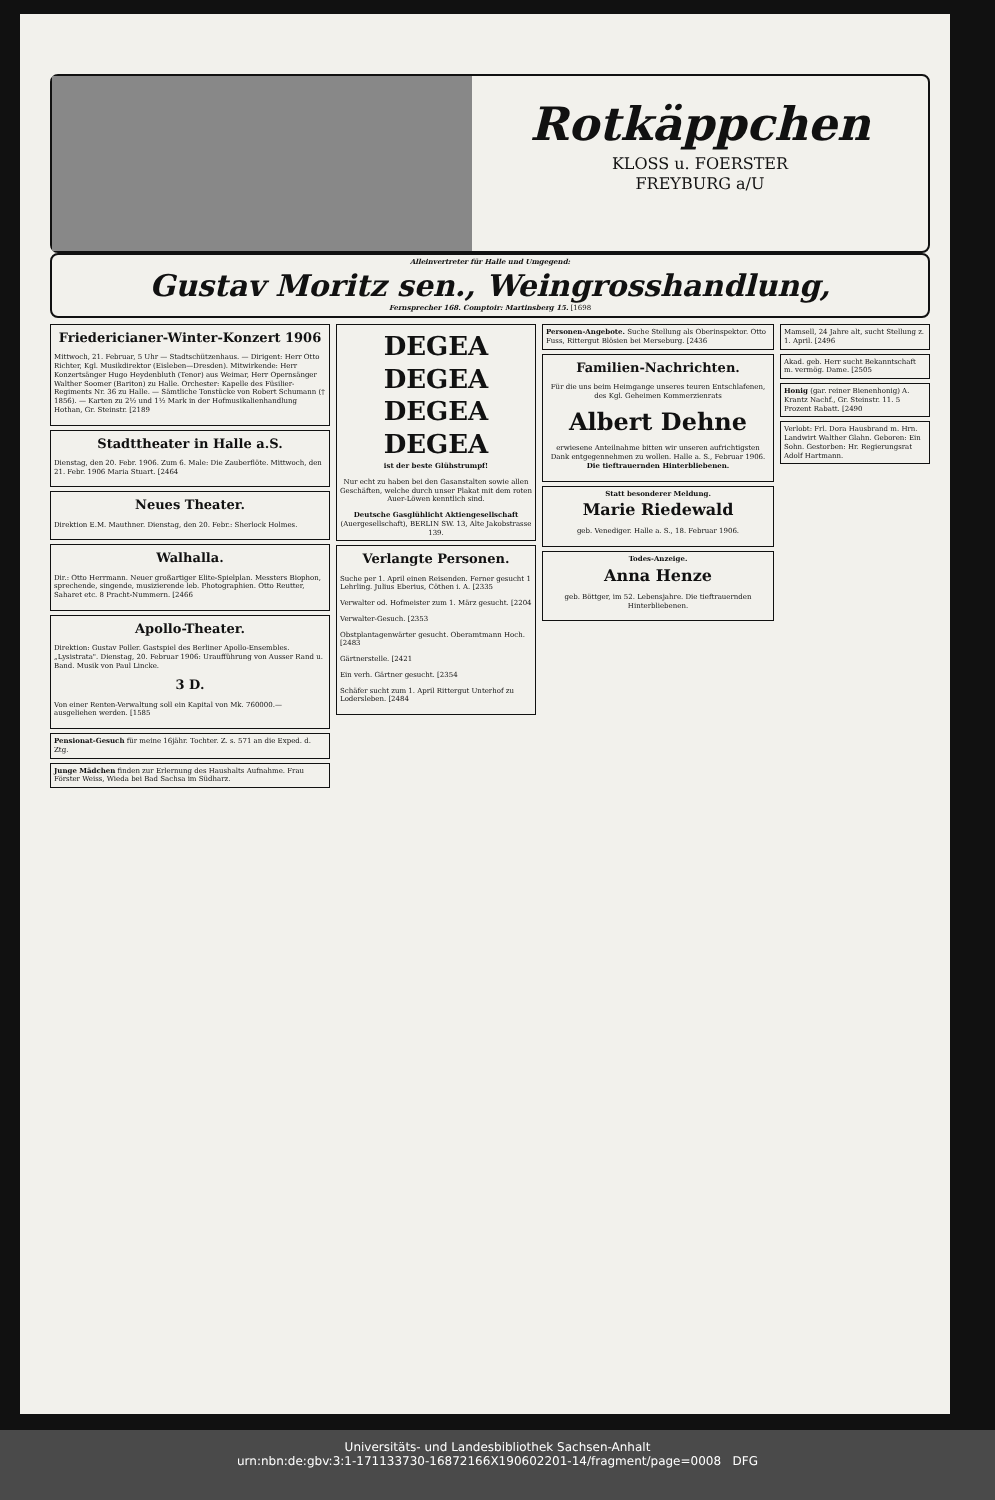Rotkäppchen
KLOSS u. FOERSTER
FREYBURG a/U
Alleinvertreter für Halle und Umgegend:
Gustav Moritz sen., Weingrosshandlung,
Fernsprecher 168. Comptoir: Martinsberg 15. [1698
Friedericianer-Winter-Konzert 1906
Mittwoch, 21. Februar, 5 Uhr — Stadtschützenhaus. — Dirigent: Herr Otto Richter, Kgl. Musikdirektor (Eisleben—Dresden). Mitwirkende: Herr Konzertsänger Hugo Heydenbluth (Tenor) aus Weimar, Herr Opernsänger Walther Soomer (Bariton) zu Halle. Orchester: Kapelle des Füsilier-Regiments Nr. 36 zu Halle. — Sämtliche Tonstücke von Robert Schumann († 1856). — Karten zu 2½ und 1½ Mark in der Hofmusikalienhandlung Hothan, Gr. Steinstr. [2189
Stadttheater in Halle a.S.
Dienstag, den 20. Febr. 1906. Zum 6. Male: Die Zauberflöte. Mittwoch, den 21. Febr. 1906 Maria Stuart. [2464
Neues Theater.
Direktion E.M. Mauthner. Dienstag, den 20. Febr.: Sherlock Holmes.
Walhalla.
Dir.: Otto Herrmann. Neuer großartiger Elite-Spielplan. Messters Biophon, sprechende, singende, musizierende leb. Photographien. Otto Reutter, Saharet etc. 8 Pracht-Nummern. [2466
Apollo-Theater.
Direktion: Gustav Poller. Gastspiel des Berliner Apollo-Ensembles. „Lysistrata". Dienstag, 20. Februar 1906: Uraufführung von Ausser Rand u. Band. Musik von Paul Lincke.
3 D.
Von einer Renten-Verwaltung soll ein Kapital von Mk. 760000.— ausgeliehen werden. [1585
Pensionat-Gesuch für meine 16jähr. Tochter. Z. s. 571 an die Exped. d. Ztg.
Junge Mädchen finden zur Erlernung des Haushalts Aufnahme. Frau Förster Weiss, Wieda bei Bad Sachsa im Südharz.
DEGEA DEGEA DEGEA DEGEA
ist der beste Glühstrumpf!
Nur echt zu haben bei den Gasanstalten sowie allen Geschäften, welche durch unser Plakat mit dem roten Auer-Löwen kenntlich sind.
Deutsche Gasglühlicht Aktiengesellschaft
(Auergesellschaft), BERLIN SW. 13, Alte Jakobstrasse 139.
Verlangte Personen.
Suche per 1. April einen Reisenden. Ferner gesucht 1 Lehrling. Julius Eberius, Cöthen i. A. [2335
Verwalter od. Hofmeister zum 1. März gesucht. [2204
Verwalter-Gesuch. [2353
Obstplantagenwärter gesucht. Oberamtmann Hoch. [2483
Gärtnerstelle. [2421
Ein verh. Gärtner gesucht. [2354
Schäfer sucht zum 1. April Rittergut Unterhof zu Lodersleben. [2484
Personen-Angebote. Suche Stellung als Oberinspektor. Otto Fuss, Rittergut Blösien bei Merseburg. [2436
Familien-Nachrichten.
Für die uns beim Heimgange unseres teuren Entschlafenen, des Kgl. Geheimen Kommerzienrats
Albert Dehne
erwiesene Anteilnahme bitten wir unseren aufrichtigsten Dank entgegennehmen zu wollen. Halle a. S., Februar 1906. Die tieftrauernden Hinterbliebenen.
Statt besonderer Meldung.
Marie Riedewald
geb. Venediger. Halle a. S., 18. Februar 1906.
Todes-Anzeige.
Anna Henze
geb. Böttger, im 52. Lebensjahre. Die tieftrauernden Hinterbliebenen.
Mamsell, 24 Jahre alt, sucht Stellung z. 1. April. [2496
Akad. geb. Herr sucht Bekanntschaft m. vermög. Dame. [2505
Honig (gar. reiner Bienenhonig) A. Krantz Nachf., Gr. Steinstr. 11. 5 Prozent Rabatt. [2490
Verlobt: Frl. Dora Hausbrand m. Hrn. Landwirt Walther Glahn. Geboren: Ein Sohn. Gestorben: Hr. Regierungsrat Adolf Hartmann.
Universitäts- und Landesbibliothek Sachsen-Anhalt
urn:nbn:de:gbv:3:1-171133730-16872166X190602201-14/fragment/page=0008 DFG